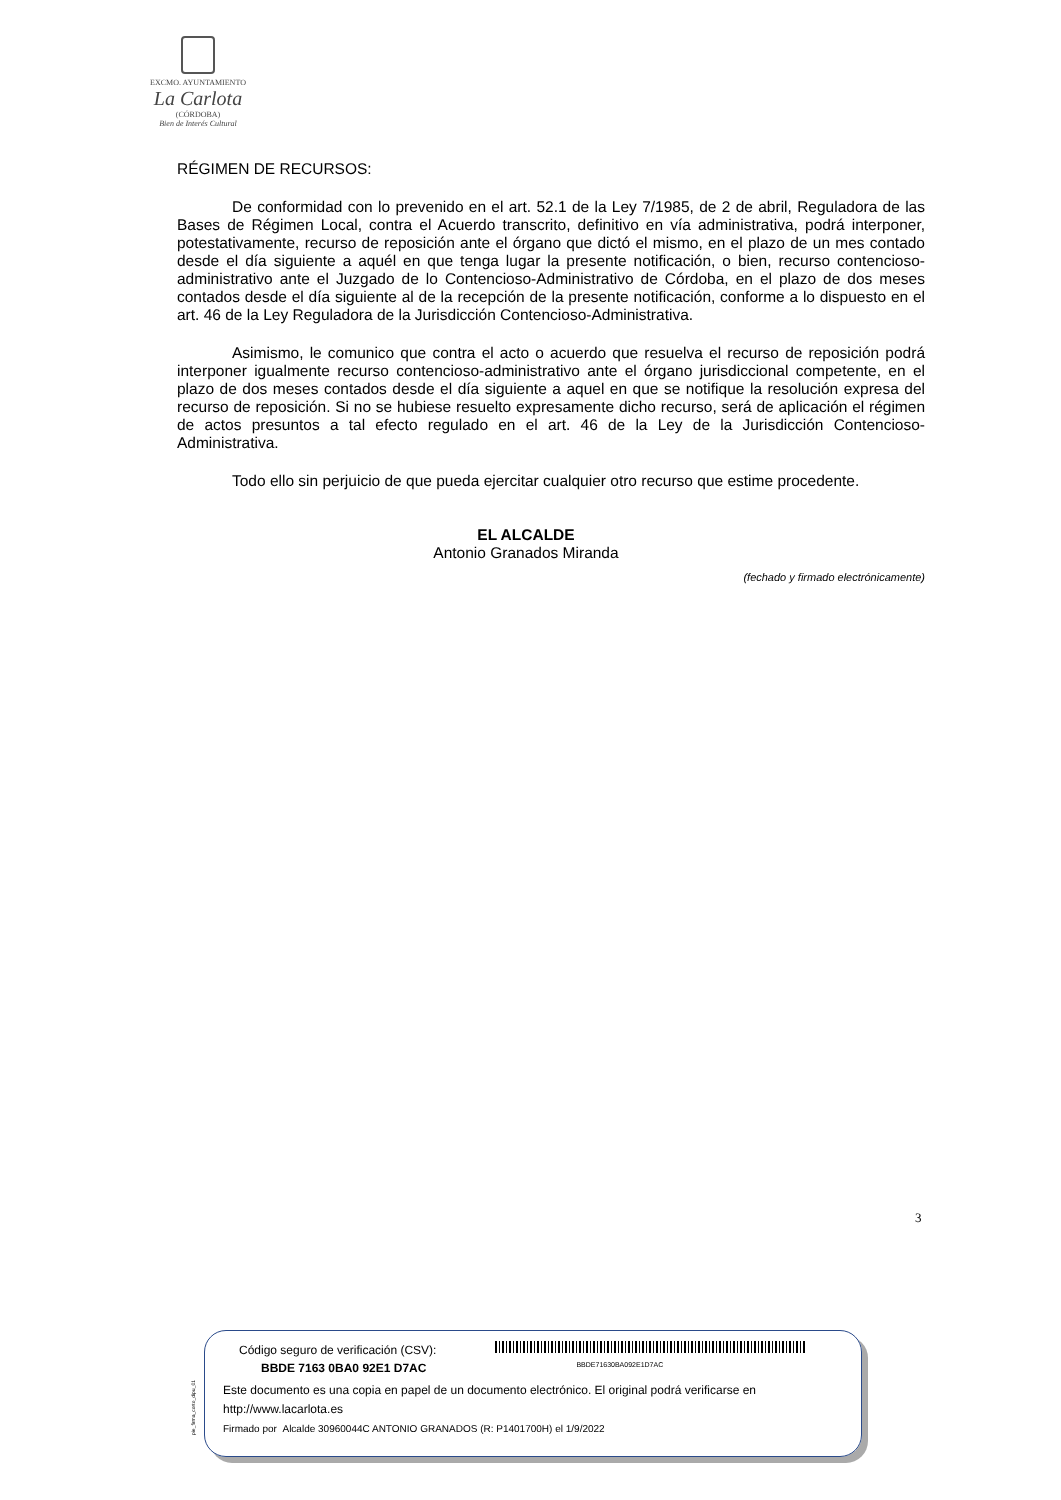EXCMO. AYUNTAMIENTO
La Carlota
(CÓRDOBA)
Bien de Interés Cultural
RÉGIMEN DE RECURSOS:
De conformidad con lo prevenido en el art. 52.1 de la Ley 7/1985, de 2 de abril, Reguladora de las Bases de Régimen Local, contra el Acuerdo transcrito, definitivo en vía administrativa, podrá interponer, potestativamente, recurso de reposición ante el órgano que dictó el mismo, en el plazo de un mes contado desde el día siguiente a aquél en que tenga lugar la presente notificación, o bien, recurso contencioso-administrativo ante el Juzgado de lo Contencioso-Administrativo de Córdoba, en el plazo de dos meses contados desde el día siguiente al de la recepción de la presente notificación, conforme a lo dispuesto en el art. 46 de la Ley Reguladora de la Jurisdicción Contencioso-Administrativa.
Asimismo, le comunico que contra el acto o acuerdo que resuelva el recurso de reposición podrá interponer igualmente recurso contencioso-administrativo ante el órgano jurisdiccional competente, en el plazo de dos meses contados desde el día siguiente a aquel en que se notifique la resolución expresa del recurso de reposición. Si no se hubiese resuelto expresamente dicho recurso, será de aplicación el régimen de actos presuntos a tal efecto regulado en el art. 46 de la Ley de la Jurisdicción Contencioso-Administrativa.
Todo ello sin perjuicio de que pueda ejercitar cualquier otro recurso que estime procedente.
EL ALCALDE
Antonio Granados Miranda
(fechado y firmado electrónicamente)
3
pie_firma_corto_dipu_01
Código seguro de verificación (CSV):
BBDE 7163 0BA0 92E1 D7AC BBDE71630BA092E1D7AC
Este documento es una copia en papel de un documento electrónico. El original podrá verificarse en
http://www.lacarlota.es
Firmado por Alcalde 30960044C ANTONIO GRANADOS (R: P1401700H) el 1/9/2022